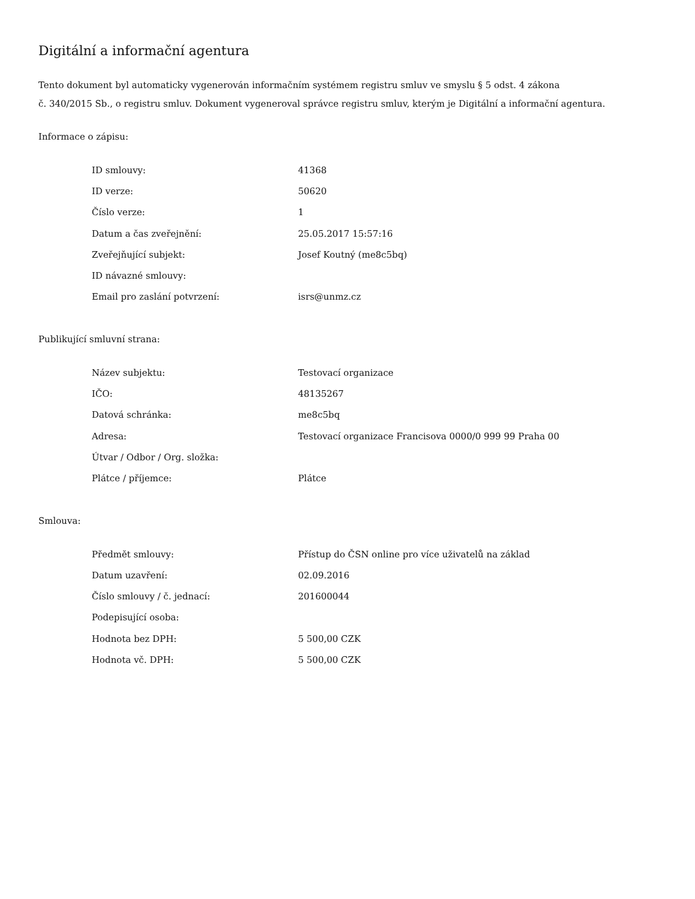Digitální a informační agentura
Tento dokument byl automaticky vygenerován informačním systémem registru smluv ve smyslu § 5 odst. 4 zákona
č. 340/2015 Sb., o registru smluv. Dokument vygeneroval správce registru smluv, kterým je Digitální a informační agentura.
Informace o zápisu:
| ID smlouvy: | 41368 |
| ID verze: | 50620 |
| Číslo verze: | 1 |
| Datum a čas zveřejnění: | 25.05.2017 15:57:16 |
| Zveřejňující subjekt: | Josef Koutný (me8c5bq) |
| ID návazné smlouvy: | |
| Email pro zaslání potvrzení: | isrs@unmz.cz |
Publikující smluvní strana:
| Název subjektu: | Testovací organizace |
| IČO: | 48135267 |
| Datová schránka: | me8c5bq |
| Adresa: | Testovací organizace Francisova 0000/0 999 99 Praha 00 |
| Útvar / Odbor / Org. složka: | |
| Plátce / příjemce: | Plátce |
Smlouva:
| Předmět smlouvy: | Přístup do ČSN online pro více uživatelů na základ |
| Datum uzavření: | 02.09.2016 |
| Číslo smlouvy / č. jednací: | 201600044 |
| Podepisující osoba: | |
| Hodnota bez DPH: | 5 500,00 CZK |
| Hodnota vč. DPH: | 5 500,00 CZK |